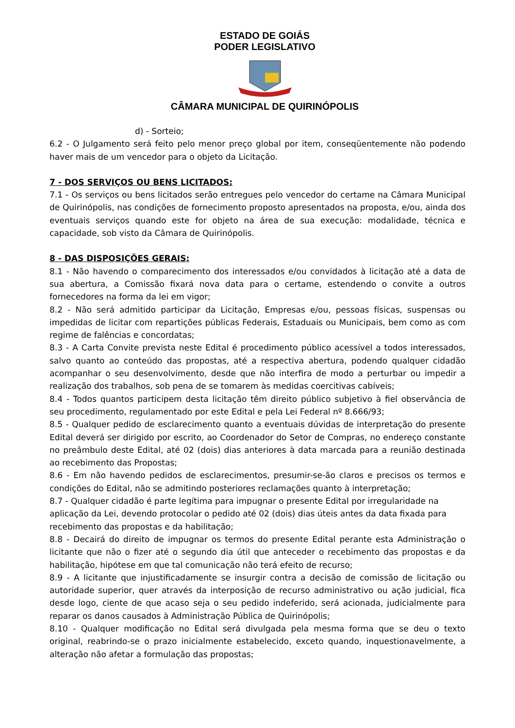ESTADO DE GOIÁS
PODER LEGISLATIVO
CÂMARA MUNICIPAL DE QUIRINÓPOLIS
d) - Sorteio;
6.2 - O Julgamento será feito pelo menor preço global por item, conseqüentemente não podendo haver mais de um vencedor para o objeto da Licitação.
7 - DOS SERVIÇOS OU BENS LICITADOS:
7.1 - Os serviços ou bens licitados serão entregues pelo vencedor do certame na Câmara Municipal de Quirinópolis, nas condições de fornecimento proposto apresentados na proposta, e/ou, ainda dos eventuais serviços quando este for objeto na área de sua execução: modalidade, técnica e capacidade, sob visto da Câmara de Quirinópolis.
8 - DAS DISPOSIÇÕES GERAIS:
8.1 - Não havendo o comparecimento dos interessados e/ou convidados à licitação até a data de sua abertura, a Comissão fixará nova data para o certame, estendendo o convite a outros fornecedores na forma da lei em vigor;
8.2 - Não será admitido participar da Licitação, Empresas e/ou, pessoas físicas, suspensas ou impedidas de licitar com repartições públicas Federais, Estaduais ou Municipais, bem como as com regime de falências e concordatas;
8.3 - A Carta Convite prevista neste Edital é procedimento público acessível a todos interessados, salvo quanto ao conteúdo das propostas, até a respectiva abertura, podendo qualquer cidadão acompanhar o seu desenvolvimento, desde que não interfira de modo a perturbar ou impedir a realização dos trabalhos, sob pena de se tomarem às medidas coercitivas cabíveis;
8.4 - Todos quantos participem desta licitação têm direito público subjetivo à fiel observância de seu procedimento, regulamentado por este Edital e pela Lei Federal nº 8.666/93;
8.5 - Qualquer pedido de esclarecimento quanto a eventuais dúvidas de interpretação do presente Edital deverá ser dirigido por escrito, ao Coordenador do Setor de Compras, no endereço constante no preâmbulo deste Edital, até 02 (dois) dias anteriores à data marcada para a reunião destinada ao recebimento das Propostas;
8.6 - Em não havendo pedidos de esclarecimentos, presumir-se-ão claros e precisos os termos e condições do Edital, não se admitindo posteriores reclamações quanto à interpretação;
8.7 - Qualquer cidadão é parte legítima para impugnar o presente Edital por irregularidade na aplicação da Lei, devendo protocolar o pedido até 02 (dois) dias úteis antes da data fixada para recebimento das propostas e da habilitação;
8.8 - Decairá do direito de impugnar os termos do presente Edital perante esta Administração o licitante que não o fizer até o segundo dia útil que anteceder o recebimento das propostas e da habilitação, hipótese em que tal comunicação não terá efeito de recurso;
8.9 - A licitante que injustificadamente se insurgir contra a decisão de comissão de licitação ou autoridade superior, quer através da interposição de recurso administrativo ou ação judicial, fica desde logo, ciente de que acaso seja o seu pedido indeferido, será acionada, judicialmente para reparar os danos causados à Administração Pública de Quirinópolis;
8.10 - Qualquer modificação no Edital será divulgada pela mesma forma que se deu o texto original, reabrindo-se o prazo inicialmente estabelecido, exceto quando, inquestionavelmente, a alteração não afetar a formulação das propostas;